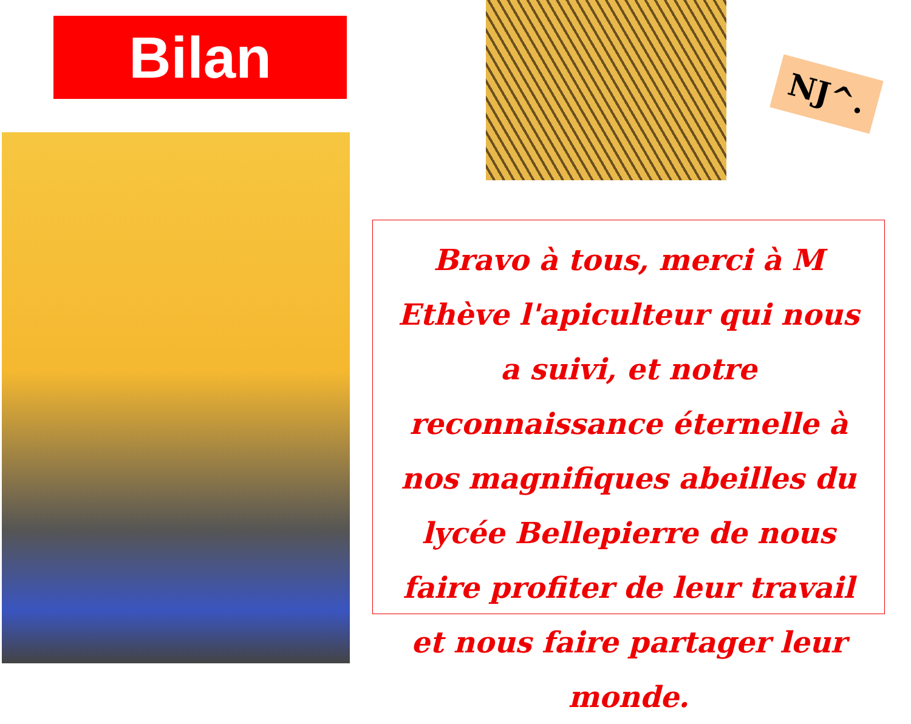Bilan NJ^.
Bravo à tous, merci à M Ethève l'apiculteur qui nous a suivi, et notre reconnaissance éternelle à nos magnifiques abeilles du lycée Bellepierre de nous faire profiter de leur travail et nous faire partager leur monde.